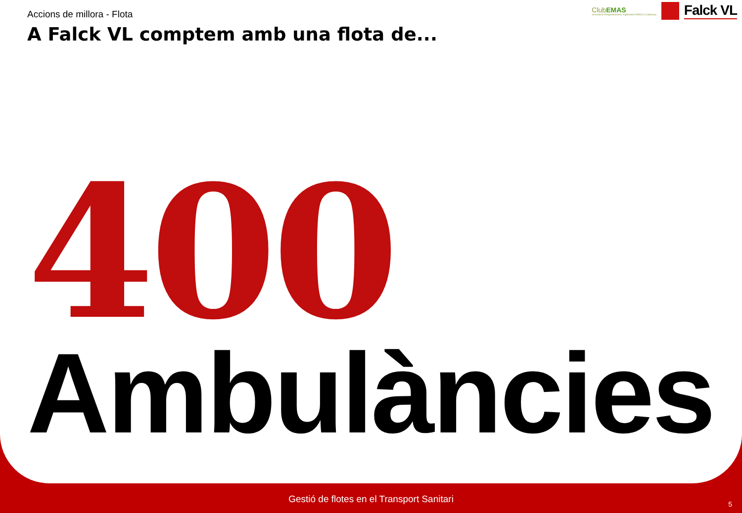Accions de millora - Flota
A Falck VL comptem amb una flota de...
ClubEMAS
associació d'organitzacions registrades EMAS a Catalunya
Falck VL
400
Ambulàncies
Gestió de flotes en el Transport Sanitari
5